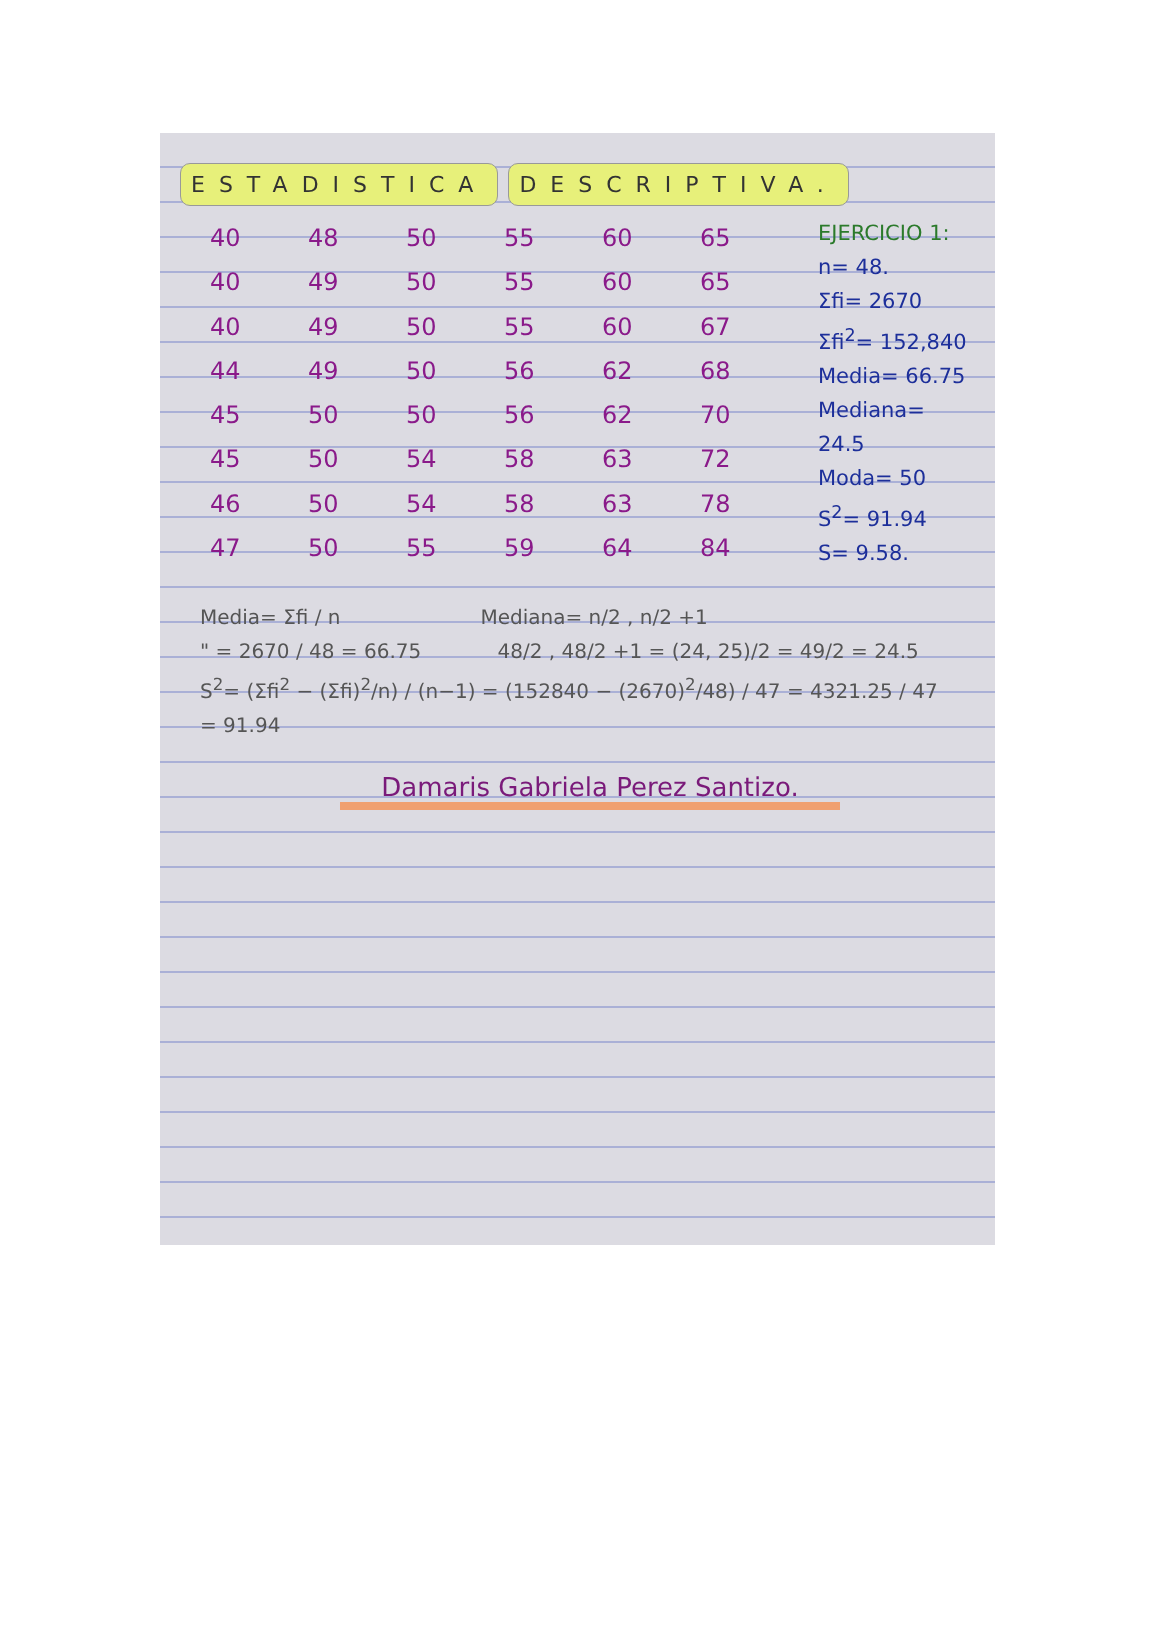ESTADISTICA DESCRIPTIVA.
| 40 | 48 | 50 | 55 | 60 | 65 |
| 40 | 49 | 50 | 55 | 60 | 65 |
| 40 | 49 | 50 | 55 | 60 | 67 |
| 44 | 49 | 50 | 56 | 62 | 68 |
| 45 | 50 | 50 | 56 | 62 | 70 |
| 45 | 50 | 54 | 58 | 63 | 72 |
| 46 | 50 | 54 | 58 | 63 | 78 |
| 47 | 50 | 55 | 59 | 64 | 84 |
EJERCICIO 1:
n= 48.
Σfi= 2670
Σfi<sup>2</sup>= 152,840
Media= 66.75
Mediana= 24.5
Moda= 50
S<sup>2</sup>= 91.94
S= 9.58.
Media= Σfi / n Mediana= n/2 , n/2 +1
" = 2670 / 48 = 66.75 48/2 , 48/2 +1 = (24, 25)/2 = 49/2 = 24.5
S<sup>2</sup>= (Σfi<sup>2</sup> − (Σfi)<sup>2</sup>/n) / (n−1) = (152840 − (2670)<sup>2</sup>/48) / 47 = 4321.25 / 47 = 91.94
Damaris Gabriela Perez Santizo.